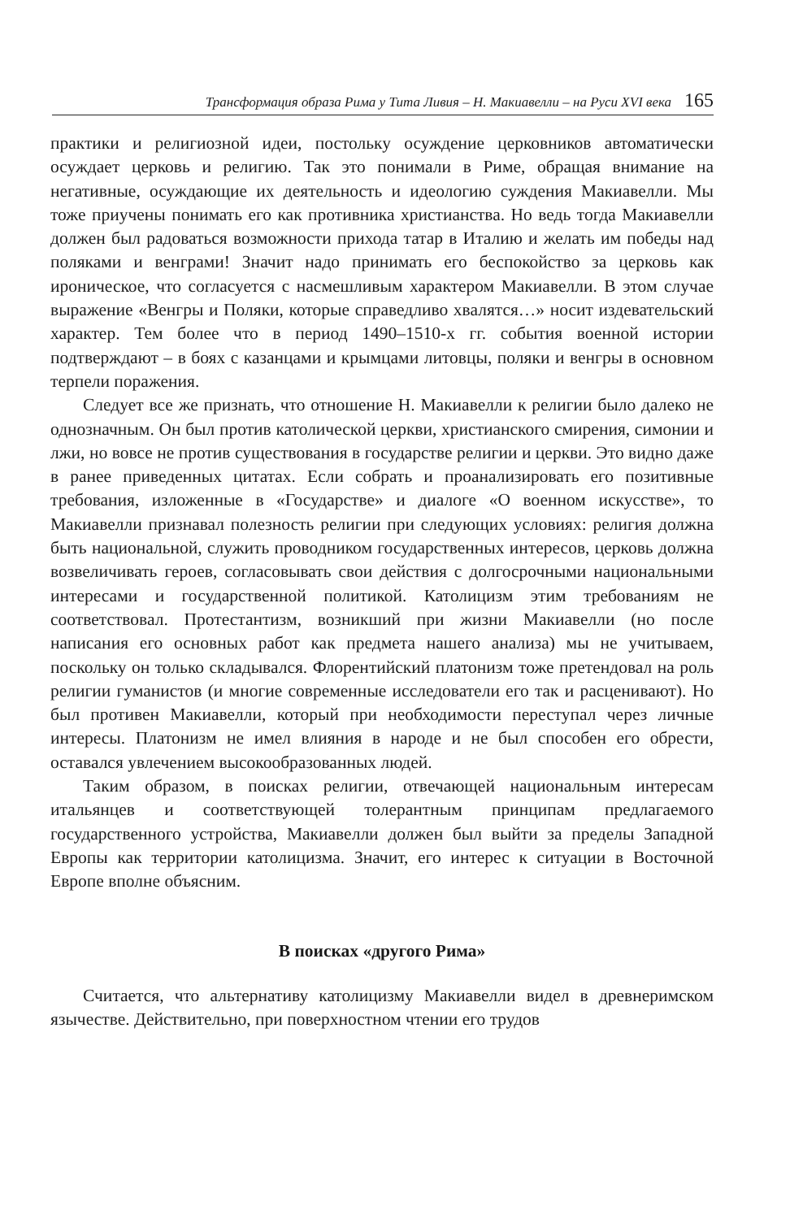Трансформация образа Рима у Тита Ливия – Н. Макиавелли – на Руси XVI века 165
практики и религиозной идеи, постольку осуждение церковников автоматически осуждает церковь и религию. Так это понимали в Риме, обращая внимание на негативные, осуждающие их деятельность и идеологию суждения Макиавелли. Мы тоже приучены понимать его как противника христианства. Но ведь тогда Макиавелли должен был радоваться возможности прихода татар в Италию и желать им победы над поляками и венграми! Значит надо принимать его беспокойство за церковь как ироническое, что согласуется с насмешливым характером Макиавелли. В этом случае выражение «Венгры и Поляки, которые справедливо хвалятся…» носит издевательский характер. Тем более что в период 1490–1510-х гг. события военной истории подтверждают – в боях с казанцами и крымцами литовцы, поляки и венгры в основном терпели поражения.
Следует все же признать, что отношение Н. Макиавелли к религии было далеко не однозначным. Он был против католической церкви, христианского смирения, симонии и лжи, но вовсе не против существования в государстве религии и церкви. Это видно даже в ранее приведенных цитатах. Если собрать и проанализировать его позитивные требования, изложенные в «Государстве» и диалоге «О военном искусстве», то Макиавелли признавал полезность религии при следующих условиях: религия должна быть национальной, служить проводником государственных интересов, церковь должна возвеличивать героев, согласовывать свои действия с долгосрочными национальными интересами и государственной политикой. Католицизм этим требованиям не соответствовал. Протестантизм, возникший при жизни Макиавелли (но после написания его основных работ как предмета нашего анализа) мы не учитываем, поскольку он только складывался. Флорентийский платонизм тоже претендовал на роль религии гуманистов (и многие современные исследователи его так и расценивают). Но был противен Макиавелли, который при необходимости переступал через личные интересы. Платонизм не имел влияния в народе и не был способен его обрести, оставался увлечением высокообразованных людей.
Таким образом, в поисках религии, отвечающей национальным интересам итальянцев и соответствующей толерантным принципам предлагаемого государственного устройства, Макиавелли должен был выйти за пределы Западной Европы как территории католицизма. Значит, его интерес к ситуации в Восточной Европе вполне объясним.
В поисках «другого Рима»
Считается, что альтернативу католицизму Макиавелли видел в древнеримском язычестве. Действительно, при поверхностном чтении его трудов